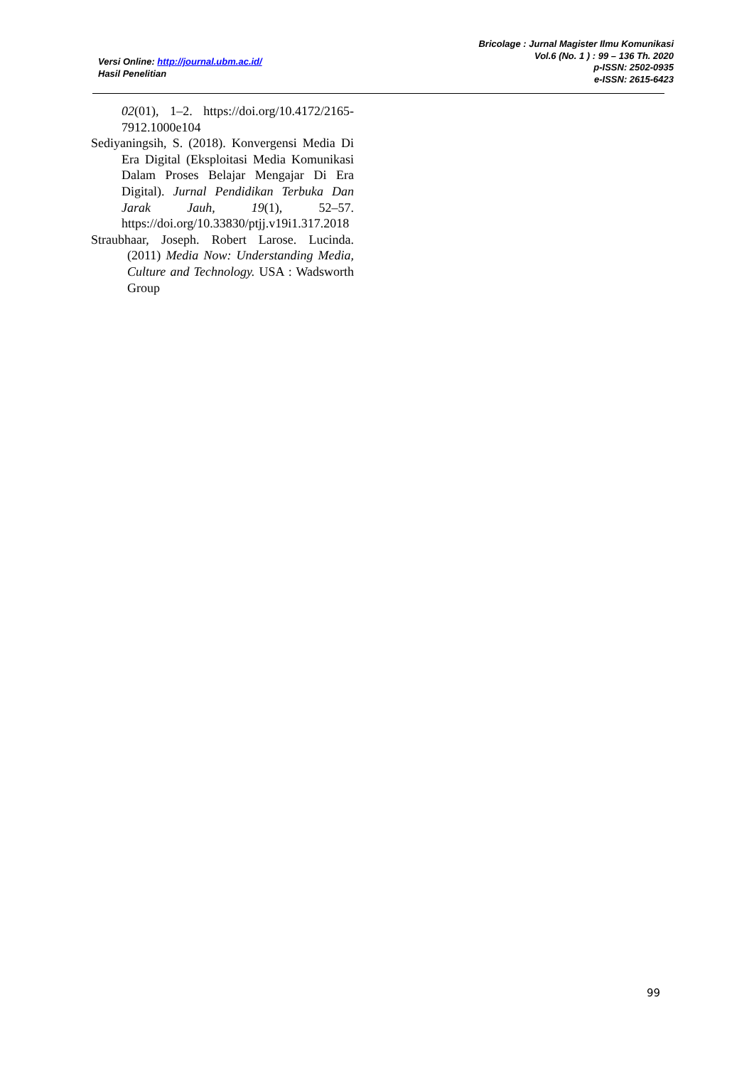Versi Online: http://journal.ubm.ac.id/
Hasil Penelitian
Bricolage : Jurnal Magister Ilmu Komunikasi
Vol.6 (No. 1 ) : 99 – 136 Th. 2020
p-ISSN: 2502-0935
e-ISSN: 2615-6423
02(01), 1–2. https://doi.org/10.4172/2165-7912.1000e104
Sediyaningsih, S. (2018). Konvergensi Media Di Era Digital (Eksploitasi Media Komunikasi Dalam Proses Belajar Mengajar Di Era Digital). Jurnal Pendidikan Terbuka Dan Jarak Jauh, 19(1), 52–57. https://doi.org/10.33830/ptjj.v19i1.317.2018
Straubhaar, Joseph. Robert Larose. Lucinda. (2011) Media Now: Understanding Media, Culture and Technology. USA : Wadsworth Group
99